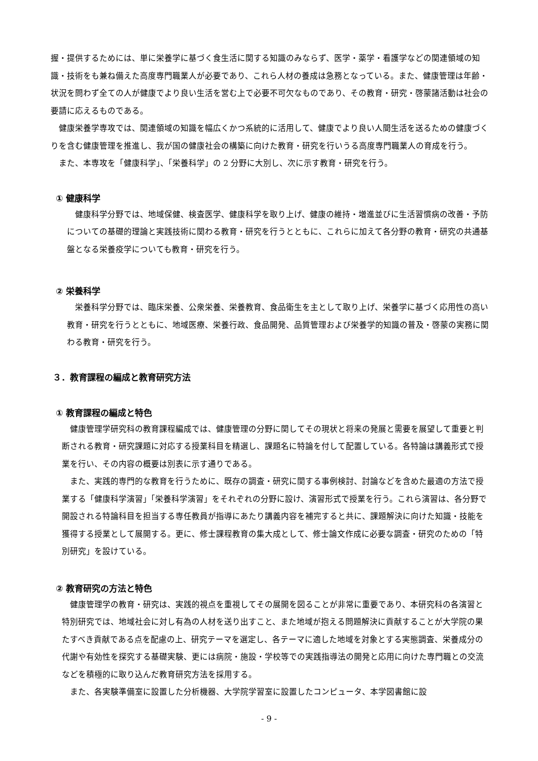握・提供するためには、単に栄養学に基づく食生活に関する知識のみならず、医学・薬学・看護学などの関連領域の知識・技術をも兼ね備えた高度専門職業人が必要であり、これら人材の養成は急務となっている。また、健康管理は年齢・状況を問わず全ての人が健康でより良い生活を営む上で必要不可欠なものであり、その教育・研究・啓蒙諸活動は社会の要請に応えるものである。
健康栄養学専攻では、関連領域の知識を幅広くかつ系統的に活用して、健康でより良い人間生活を送るための健康づくりを含む健康管理を推進し、我が国の健康社会の構築に向けた教育・研究を行いうる高度専門職業人の育成を行う。
また、本専攻を「健康科学」、「栄養科学」の 2 分野に大別し、次に示す教育・研究を行う。
① 健康科学
健康科学分野では、地域保健、検査医学、健康科学を取り上げ、健康の維持・増進並びに生活習慣病の改善・予防についての基礎的理論と実践技術に関わる教育・研究を行うとともに、これらに加えて各分野の教育・研究の共通基盤となる栄養疫学についても教育・研究を行う。
② 栄養科学
栄養科学分野では、臨床栄養、公衆栄養、栄養教育、食品衛生を主として取り上げ、栄養学に基づく応用性の高い教育・研究を行うとともに、地域医療、栄養行政、食品開発、品質管理および栄養学的知識の普及・啓蒙の実務に関わる教育・研究を行う。
３．教育課程の編成と教育研究方法
① 教育課程の編成と特色
健康管理学研究科の教育課程編成では、健康管理の分野に関してその現状と将来の発展と需要を展望して重要と判断される教育・研究課題に対応する授業科目を精選し、課題名に特論を付して配置している。各特論は講義形式で授業を行い、その内容の概要は別表に示す通りである。
また、実践的専門的な教育を行うために、既存の調査・研究に関する事例検討、討論などを含めた最適の方法で授業する「健康科学演習」「栄養科学演習」をそれぞれの分野に設け、演習形式で授業を行う。これら演習は、各分野で開設される特論科目を担当する専任教員が指導にあたり講義内容を補完すると共に、課題解決に向けた知識・技能を獲得する授業として展開する。更に、修士課程教育の集大成として、修士論文作成に必要な調査・研究のための「特別研究」を設けている。
② 教育研究の方法と特色
健康管理学の教育・研究は、実践的視点を重視してその展開を図ることが非常に重要であり、本研究科の各演習と特別研究では、地域社会に対し有為の人材を送り出すこと、また地域が抱える問題解決に貢献することが大学院の果たすべき貢献である点を配慮の上、研究テーマを選定し、各テーマに適した地域を対象とする実態調査、栄養成分の代謝や有効性を探究する基礎実験、更には病院・施設・学校等での実践指導法の開発と応用に向けた専門職との交流などを積極的に取り込んだ教育研究方法を採用する。
また、各実験準備室に設置した分析機器、大学院学習室に設置したコンピュータ、本学図書館に設
- 9 -